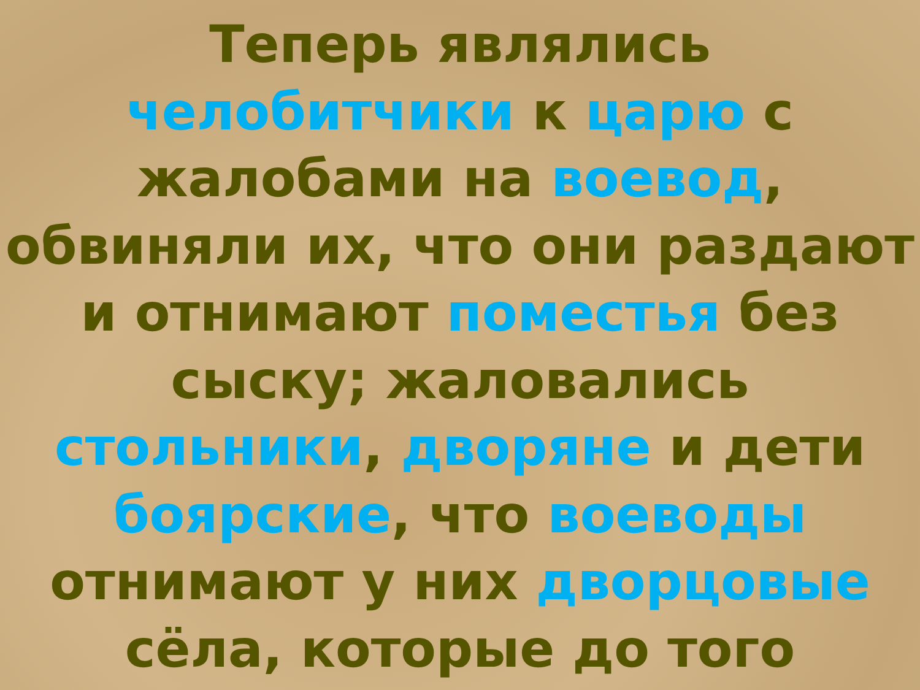Теперь являлись
челобитчики к царю с
жалобами на воевод,
обвиняли их, что они раздают
и отнимают поместья без
сыску; жаловались
стольники, дворяне и дети
боярские, что воеводы
отнимают у них дворцовые
сёла, которые до того